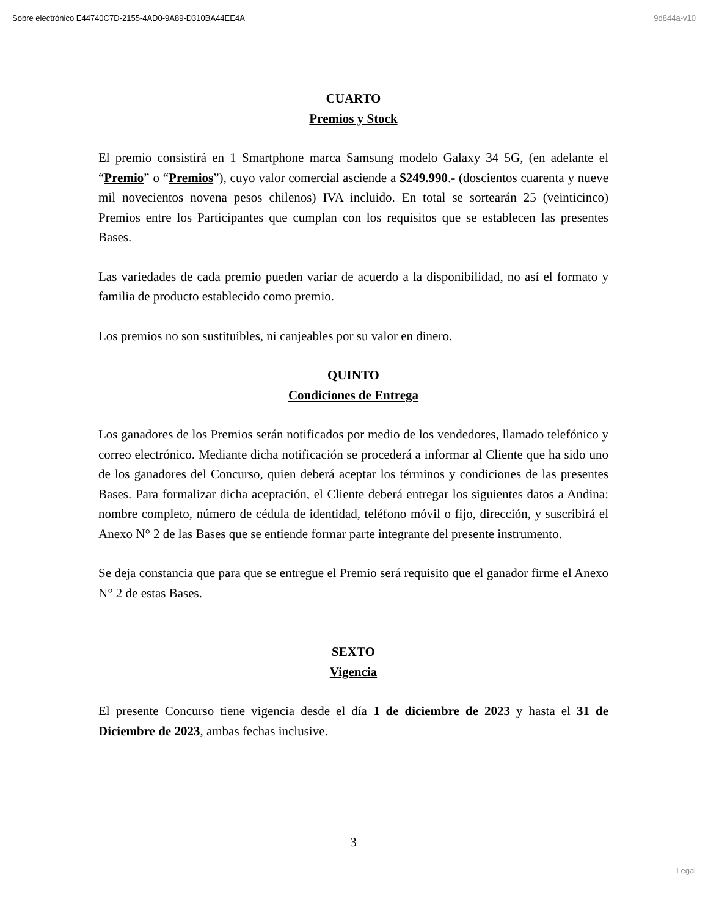Sobre electrónico E44740C7D-2155-4AD0-9A89-D310BA44EE4A 9d844a-v10
CUARTO
Premios y Stock
El premio consistirá en 1 Smartphone marca Samsung modelo Galaxy 34 5G, (en adelante el “Premio” o “Premios”), cuyo valor comercial asciende a $249.990.- (doscientos cuarenta y nueve mil novecientos novena pesos chilenos) IVA incluido. En total se sortearán 25 (veinticinco) Premios entre los Participantes que cumplan con los requisitos que se establecen las presentes Bases.
Las variedades de cada premio pueden variar de acuerdo a la disponibilidad, no así el formato y familia de producto establecido como premio.
Los premios no son sustituibles, ni canjeables por su valor en dinero.
QUINTO
Condiciones de Entrega
Los ganadores de los Premios serán notificados por medio de los vendedores, llamado telefónico y correo electrónico. Mediante dicha notificación se procederá a informar al Cliente que ha sido uno de los ganadores del Concurso, quien deberá aceptar los términos y condiciones de las presentes Bases. Para formalizar dicha aceptación, el Cliente deberá entregar los siguientes datos a Andina: nombre completo, número de cédula de identidad, teléfono móvil o fijo, dirección, y suscribirá el Anexo N° 2 de las Bases que se entiende formar parte integrante del presente instrumento.
Se deja constancia que para que se entregue el Premio será requisito que el ganador firme el Anexo N° 2 de estas Bases.
SEXTO
Vigencia
El presente Concurso tiene vigencia desde el día 1 de diciembre de 2023 y hasta el 31 de Diciembre de 2023, ambas fechas inclusive.
3
Legal